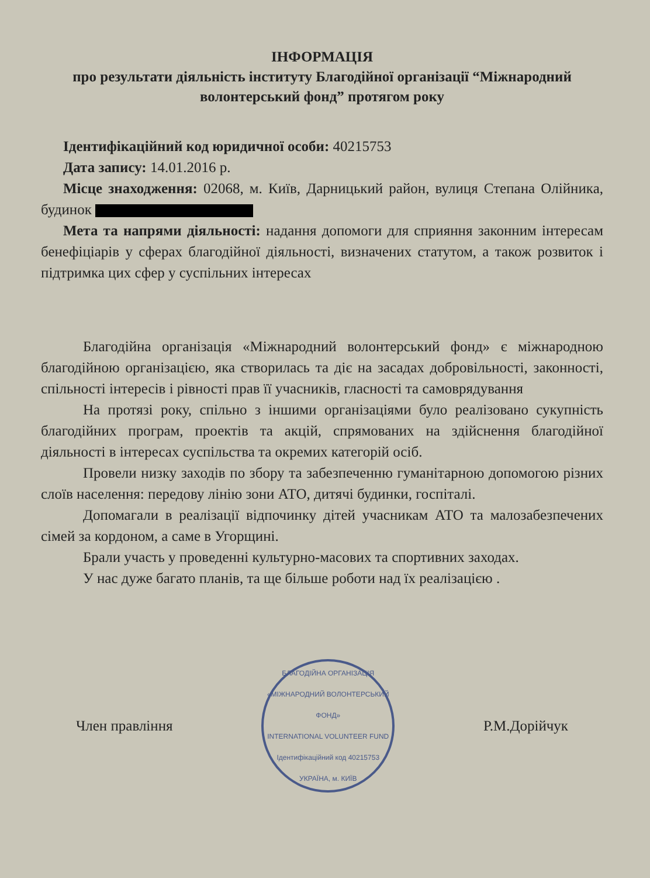ІНФОРМАЦІЯ
про результати діяльність інституту Благодійної організації “Міжнародний волонтерський фонд” протягом року
Ідентифікаційний код юридичної особи: 40215753
Дата запису: 14.01.2016 р.
Місце знаходження: 02068, м. Київ, Дарницький район, вулиця Степана Олійника, будинок
Мета та напрями діяльності: надання допомоги для сприяння законним інтересам бенефіціарів у сферах благодійної діяльності, визначених статутом, а також розвиток і підтримка цих сфер у суспільних інтересах
Благодійна організація «Міжнародний волонтерський фонд» є міжнародною благодійною організацією, яка створилась та діє на засадах добровільності, законності, спільності інтересів і рівності прав її учасників, гласності та самоврядування
На протязі року, спільно з іншими організаціями було реалізовано сукупність благодійних програм, проектів та акцій, спрямованих на здійснення благодійної діяльності в інтересах суспільства та окремих категорій осіб.
Провели низку заходів по збору та забезпеченню гуманітарною допомогою різних слоїв населення: передову лінію зони АТО, дитячі будинки, госпіталі.
Допомагали в реалізації відпочинку дітей учасникам АТО та малозабезпечених сімей за кордоном, а саме в Угорщині.
Брали участь у проведенні культурно-масових та спортивних заходах.
У нас дуже багато планів, та ще більше роботи над їх реалізацією .
Член правління
БЛАГОДІЙНА ОРГАНІЗАЦІЯ
«МІЖНАРОДНИЙ ВОЛОНТЕРСЬКИЙ ФОНД»
INTERNATIONAL VOLUNTEER FUND
Ідентифікаційний код 40215753
УКРАЇНА, м. КИЇВ
Р.М.Дорійчук